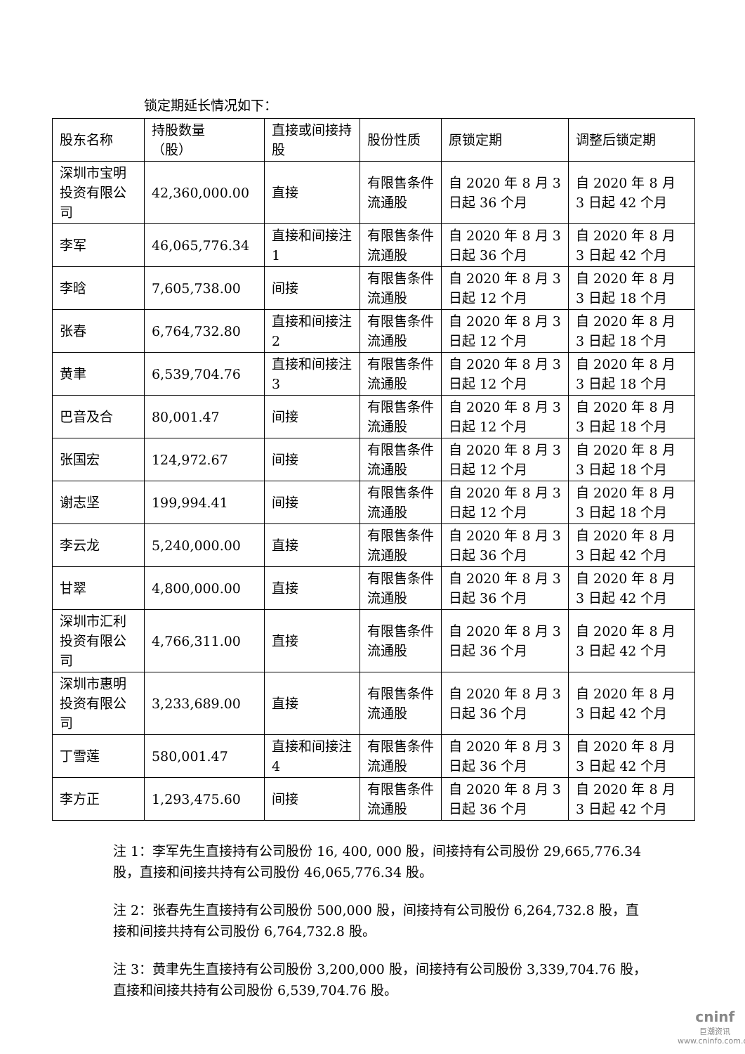锁定期延长情况如下：
| 股东名称 | 持股数量 （股） | 直接或间接持股 | 股份性质 | 原锁定期 | 调整后锁定期 |
| 深圳市宝明投资有限公司 | 42,360,000.00 | 直接 | 有限售条件流通股 | 自 2020 年 8 月 3 日起 36 个月 | 自 2020 年 8 月 3 日起 42 个月 |
| 李军 | 46,065,776.34 | 直接和间接注 1 | 有限售条件流通股 | 自 2020 年 8 月 3 日起 36 个月 | 自 2020 年 8 月 3 日起 42 个月 |
| 李晗 | 7,605,738.00 | 间接 | 有限售条件流通股 | 自 2020 年 8 月 3 日起 12 个月 | 自 2020 年 8 月 3 日起 18 个月 |
| 张春 | 6,764,732.80 | 直接和间接注 2 | 有限售条件流通股 | 自 2020 年 8 月 3 日起 12 个月 | 自 2020 年 8 月 3 日起 18 个月 |
| 黄聿 | 6,539,704.76 | 直接和间接注 3 | 有限售条件流通股 | 自 2020 年 8 月 3 日起 12 个月 | 自 2020 年 8 月 3 日起 18 个月 |
| 巴音及合 | 80,001.47 | 间接 | 有限售条件流通股 | 自 2020 年 8 月 3 日起 12 个月 | 自 2020 年 8 月 3 日起 18 个月 |
| 张国宏 | 124,972.67 | 间接 | 有限售条件流通股 | 自 2020 年 8 月 3 日起 12 个月 | 自 2020 年 8 月 3 日起 18 个月 |
| 谢志坚 | 199,994.41 | 间接 | 有限售条件流通股 | 自 2020 年 8 月 3 日起 12 个月 | 自 2020 年 8 月 3 日起 18 个月 |
| 李云龙 | 5,240,000.00 | 直接 | 有限售条件流通股 | 自 2020 年 8 月 3 日起 36 个月 | 自 2020 年 8 月 3 日起 42 个月 |
| 甘翠 | 4,800,000.00 | 直接 | 有限售条件流通股 | 自 2020 年 8 月 3 日起 36 个月 | 自 2020 年 8 月 3 日起 42 个月 |
| 深圳市汇利投资有限公司 | 4,766,311.00 | 直接 | 有限售条件流通股 | 自 2020 年 8 月 3 日起 36 个月 | 自 2020 年 8 月 3 日起 42 个月 |
| 深圳市惠明投资有限公司 | 3,233,689.00 | 直接 | 有限售条件流通股 | 自 2020 年 8 月 3 日起 36 个月 | 自 2020 年 8 月 3 日起 42 个月 |
| 丁雪莲 | 580,001.47 | 直接和间接注 4 | 有限售条件流通股 | 自 2020 年 8 月 3 日起 36 个月 | 自 2020 年 8 月 3 日起 42 个月 |
| 李方正 | 1,293,475.60 | 间接 | 有限售条件流通股 | 自 2020 年 8 月 3 日起 36 个月 | 自 2020 年 8 月 3 日起 42 个月 |
注 1：李军先生直接持有公司股份 16, 400, 000 股，间接持有公司股份 29,665,776.34 股，直接和间接共持有公司股份 46,065,776.34 股。
注 2：张春先生直接持有公司股份 500,000 股，间接持有公司股份 6,264,732.8 股，直接和间接共持有公司股份 6,764,732.8 股。
注 3：黄聿先生直接持有公司股份 3,200,000 股，间接持有公司股份 3,339,704.76 股，直接和间接共持有公司股份 6,539,704.76 股。
cninf
巨潮资讯
www.cninfo.com.cn